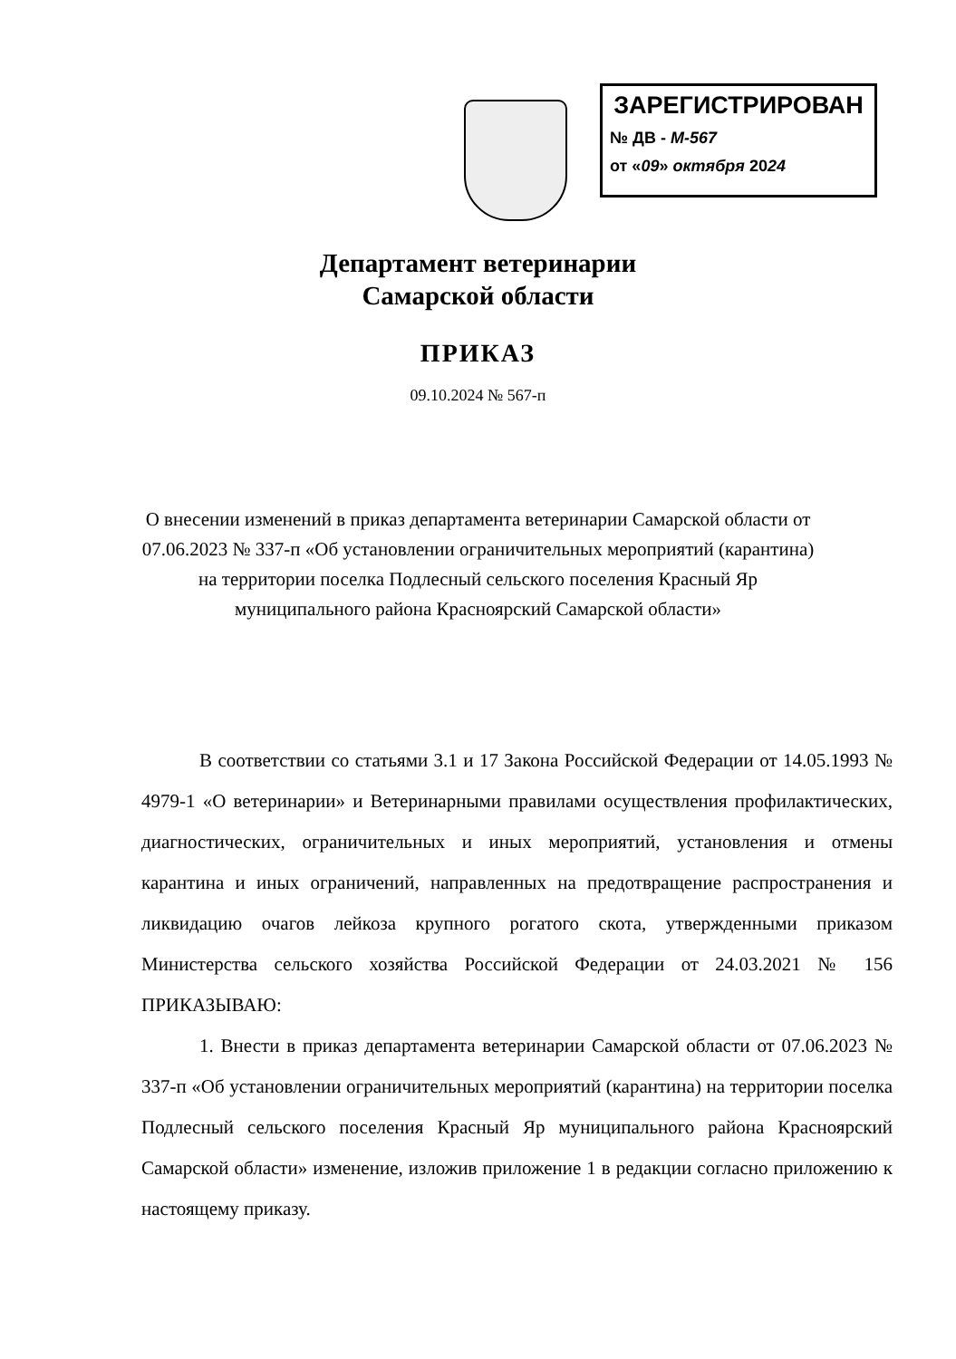ЗАРЕГИСТРИРОВАН
№ ДВ - М-567
от «09» октября 2024
Департамент ветеринарии
Самарской области
ПРИКАЗ
09.10.2024 № 567-п
О внесении изменений в приказ департамента ветеринарии Самарской области от 07.06.2023 № 337-п «Об установлении ограничительных мероприятий (карантина) на территории поселка Подлесный сельского поселения Красный Яр муниципального района Красноярский Самарской области»
В соответствии со статьями 3.1 и 17 Закона Российской Федерации от 14.05.1993 № 4979-1 «О ветеринарии» и Ветеринарными правилами осуществления профилактических, диагностических, ограничительных и иных мероприятий, установления и отмены карантина и иных ограничений, направленных на предотвращение распространения и ликвидацию очагов лейкоза крупного рогатого скота, утвержденными приказом Министерства сельского хозяйства Российской Федерации от 24.03.2021 № 156 ПРИКАЗЫВАЮ:
1. Внести в приказ департамента ветеринарии Самарской области от 07.06.2023 № 337-п «Об установлении ограничительных мероприятий (карантина) на территории поселка Подлесный сельского поселения Красный Яр муниципального района Красноярский Самарской области» изменение, изложив приложение 1 в редакции согласно приложению к настоящему приказу.